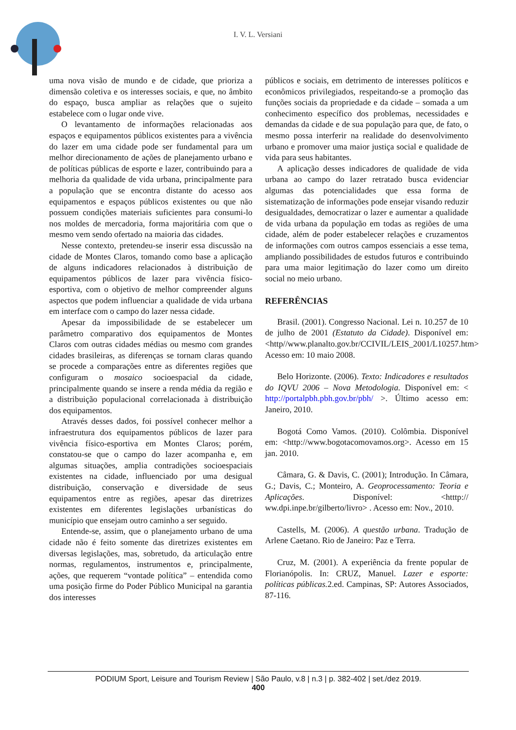I. V. L. Versiani
uma nova visão de mundo e de cidade, que prioriza a dimensão coletiva e os interesses sociais, e que, no âmbito do espaço, busca ampliar as relações que o sujeito estabelece com o lugar onde vive.
O levantamento de informações relacionadas aos espaços e equipamentos públicos existentes para a vivência do lazer em uma cidade pode ser fundamental para um melhor direcionamento de ações de planejamento urbano e de políticas públicas de esporte e lazer, contribuindo para a melhoria da qualidade de vida urbana, principalmente para a população que se encontra distante do acesso aos equipamentos e espaços públicos existentes ou que não possuem condições materiais suficientes para consumi-lo nos moldes de mercadoria, forma majoritária com que o mesmo vem sendo ofertado na maioria das cidades.
Nesse contexto, pretendeu-se inserir essa discussão na cidade de Montes Claros, tomando como base a aplicação de alguns indicadores relacionados à distribuição de equipamentos públicos de lazer para vivência físico-esportiva, com o objetivo de melhor compreender alguns aspectos que podem influenciar a qualidade de vida urbana em interface com o campo do lazer nessa cidade.
Apesar da impossibilidade de se estabelecer um parâmetro comparativo dos equipamentos de Montes Claros com outras cidades médias ou mesmo com grandes cidades brasileiras, as diferenças se tornam claras quando se procede a comparações entre as diferentes regiões que configuram o mosaico socioespacial da cidade, principalmente quando se insere a renda média da região e a distribuição populacional correlacionada à distribuição dos equipamentos.
Através desses dados, foi possível conhecer melhor a infraestrutura dos equipamentos públicos de lazer para vivência físico-esportiva em Montes Claros; porém, constatou-se que o campo do lazer acompanha e, em algumas situações, amplia contradições socioespaciais existentes na cidade, influenciado por uma desigual distribuição, conservação e diversidade de seus equipamentos entre as regiões, apesar das diretrizes existentes em diferentes legislações urbanísticas do município que ensejam outro caminho a ser seguido.
Entende-se, assim, que o planejamento urbano de uma cidade não é feito somente das diretrizes existentes em diversas legislações, mas, sobretudo, da articulação entre normas, regulamentos, instrumentos e, principalmente, ações, que requerem “vontade política” – entendida como uma posição firme do Poder Público Municipal na garantia dos interesses
públicos e sociais, em detrimento de interesses políticos e econômicos privilegiados, respeitando-se a promoção das funções sociais da propriedade e da cidade – somada a um conhecimento específico dos problemas, necessidades e demandas da cidade e de sua população para que, de fato, o mesmo possa interferir na realidade do desenvolvimento urbano e promover uma maior justiça social e qualidade de vida para seus habitantes.
A aplicação desses indicadores de qualidade de vida urbana ao campo do lazer retratado busca evidenciar algumas das potencialidades que essa forma de sistematização de informações pode ensejar visando reduzir desigualdades, democratizar o lazer e aumentar a qualidade de vida urbana da população em todas as regiões de uma cidade, além de poder estabelecer relações e cruzamentos de informações com outros campos essenciais a esse tema, ampliando possibilidades de estudos futuros e contribuindo para uma maior legitimação do lazer como um direito social no meio urbano.
REFERÊNCIAS
Brasil. (2001). Congresso Nacional. Lei n. 10.257 de 10 de julho de 2001 (Estatuto da Cidade). Disponível em: <http//www.planalto.gov.br/CCIVIL/LEIS_2001/L10257.htm> Acesso em: 10 maio 2008.
Belo Horizonte. (2006). Texto: Indicadores e resultados do IQVU 2006 – Nova Metodologia. Disponível em: < http://portalpbh.pbh.gov.br/pbh/ >. Último acesso em: Janeiro, 2010.
Bogotá Como Vamos. (2010). Colômbia. Disponível em: <http://www.bogotacomovamos.org>. Acesso em 15 jan. 2010.
Câmara, G. & Davis, C. (2001); Introdução. In Câmara, G.; Davis, C.; Monteiro, A. Geoprocessamento: Teoria e Aplicações. Disponível: <htttp:// ww.dpi.inpe.br/gilberto/livro> . Acesso em: Nov., 2010.
Castells, M. (2006). A questão urbana. Tradução de Arlene Caetano. Rio de Janeiro: Paz e Terra.
Cruz, M. (2001). A experiência da frente popular de Florianópolis. In: CRUZ, Manuel. Lazer e esporte: políticas públicas. 2.ed. Campinas, SP: Autores Associados, 87-116.
PODIUM Sport, Leisure and Tourism Review | São Paulo, v.8 | n.3 | p. 382-402 | set./dez 2019.
400